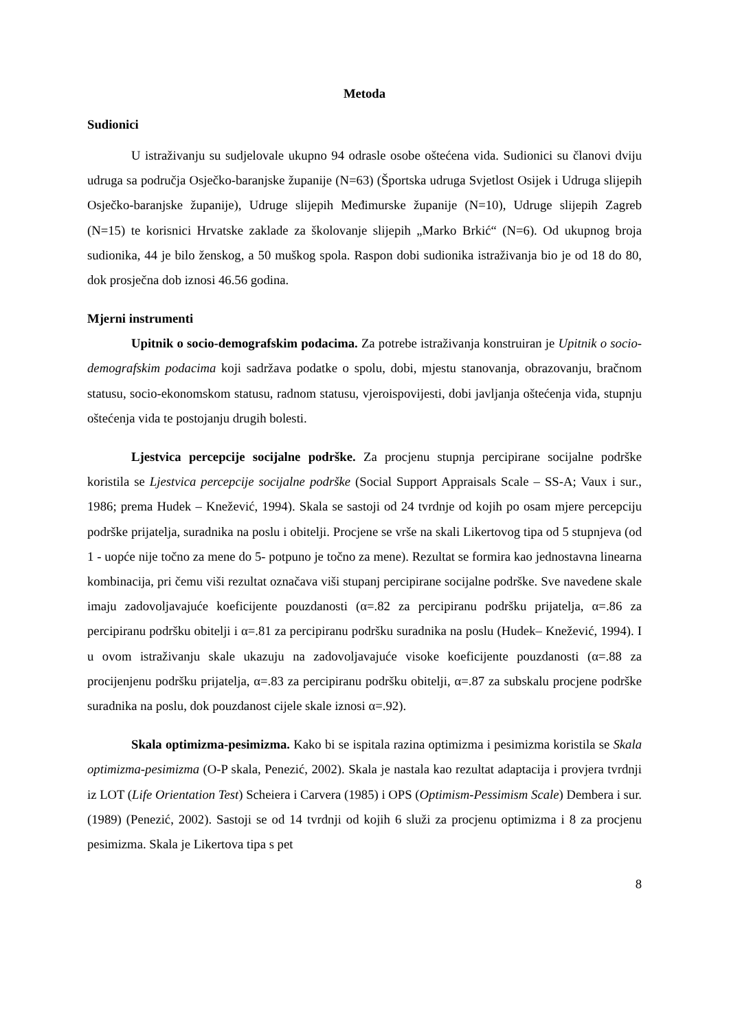Metoda
Sudionici
U istraživanju su sudjelovale ukupno 94 odrasle osobe oštećena vida. Sudionici su članovi dviju udruga sa područja Osječko-baranjske županije (N=63) (Športska udruga Svjetlost Osijek i Udruga slijepih Osječko-baranjske županije), Udruge slijepih Međimurske županije (N=10), Udruge slijepih Zagreb (N=15) te korisnici Hrvatske zaklade za školovanje slijepih „Marko Brkić“ (N=6). Od ukupnog broja sudionika, 44 je bilo ženskog, a 50 muškog spola. Raspon dobi sudionika istraživanja bio je od 18 do 80, dok prosječna dob iznosi 46.56 godina.
Mjerni instrumenti
Upitnik o socio-demografskim podacima. Za potrebe istraživanja konstruiran je Upitnik o socio-demografskim podacima koji sadržava podatke o spolu, dobi, mjestu stanovanja, obrazovanju, bračnom statusu, socio-ekonomskom statusu, radnom statusu, vjeroispovijesti, dobi javljanja oštećenja vida, stupnju oštećenja vida te postojanju drugih bolesti.
Ljestvica percepcije socijalne podrške. Za procjenu stupnja percipirane socijalne podrške koristila se Ljestvica percepcije socijalne podrške (Social Support Appraisals Scale – SS-A; Vaux i sur., 1986; prema Hudek – Knežević, 1994). Skala se sastoji od 24 tvrdnje od kojih po osam mjere percepciju podrške prijatelja, suradnika na poslu i obitelji. Procjene se vrše na skali Likertovog tipa od 5 stupnjeva (od 1 - uopće nije točno za mene do 5- potpuno je točno za mene). Rezultat se formira kao jednostavna linearna kombinacija, pri čemu viši rezultat označava viši stupanj percipirane socijalne podrške. Sve navedene skale imaju zadovoljavajuće koeficijente pouzdanosti (α=.82 za percipiranu podršku prijatelja, α=.86 za percipiranu podršku obitelji i α=.81 za percipiranu podršku suradnika na poslu (Hudek– Knežević, 1994). I u ovom istraživanju skale ukazuju na zadovoljavajuće visoke koeficijente pouzdanosti (α=.88 za procijenjenu podršku prijatelja, α=.83 za percipiranu podršku obitelji, α=.87 za subskalu procjene podrške suradnika na poslu, dok pouzdanost cijele skale iznosi α=.92).
Skala optimizma-pesimizma. Kako bi se ispitala razina optimizma i pesimizma koristila se Skala optimizma-pesimizma (O-P skala, Penezić, 2002). Skala je nastala kao rezultat adaptacija i provjera tvrdnji iz LOT (Life Orientation Test) Scheiera i Carvera (1985) i OPS (Optimism-Pessimism Scale) Dembera i sur. (1989) (Penezić, 2002). Sastoji se od 14 tvrdnji od kojih 6 služi za procjenu optimizma i 8 za procjenu pesimizma. Skala je Likertova tipa s pet
8